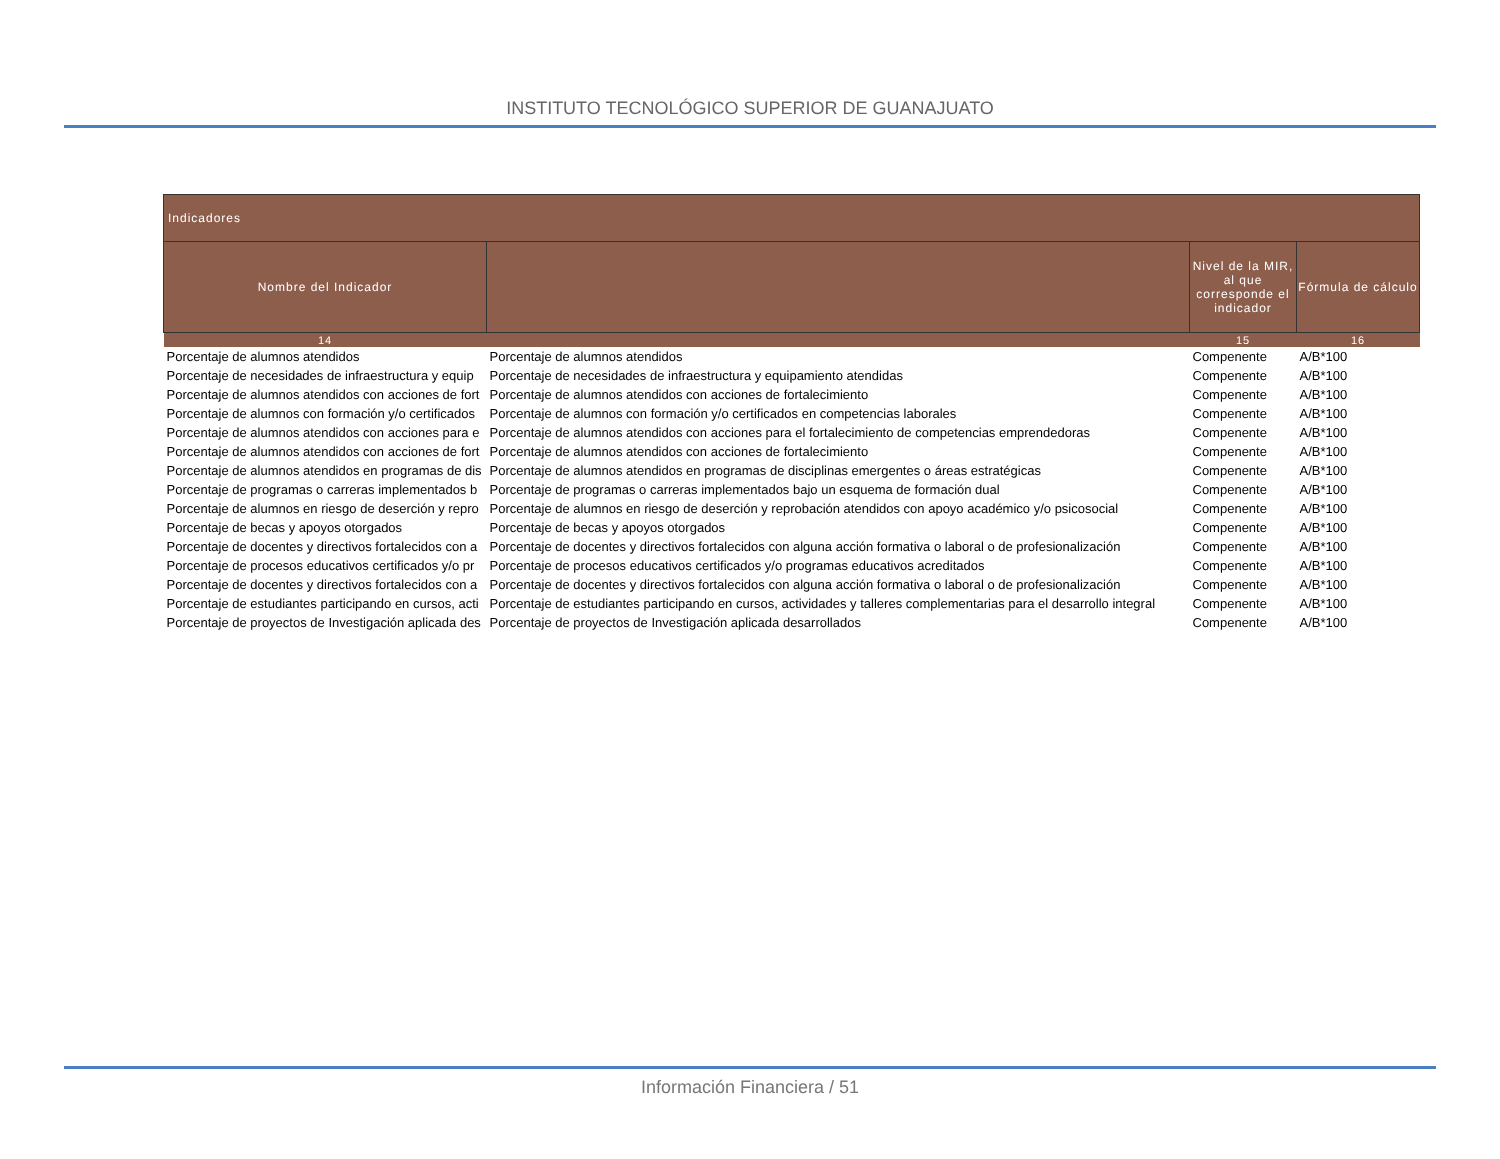INSTITUTO TECNOLÓGICO SUPERIOR DE GUANAJUATO
| Indicadores | | | |
| --- | --- | --- | --- |
| Nombre del Indicador | | Nivel de la MIR, al que corresponde el indicador | Fórmula de cálculo |
| 14 | | 15 | 16 |
| Porcentaje de alumnos atendidos | Porcentaje de alumnos atendidos | Compenente | A/B*100 |
| Porcentaje de necesidades de infraestructura y equip | Porcentaje de necesidades de infraestructura y equipamiento atendidas | Compenente | A/B*100 |
| Porcentaje de alumnos atendidos con acciones de fort | Porcentaje de alumnos atendidos con acciones de fortalecimiento | Compenente | A/B*100 |
| Porcentaje de alumnos con formación y/o certificados | Porcentaje de alumnos con formación y/o certificados en competencias laborales | Compenente | A/B*100 |
| Porcentaje de alumnos atendidos con acciones para e | Porcentaje de alumnos atendidos con acciones para el fortalecimiento de competencias emprendedoras | Compenente | A/B*100 |
| Porcentaje de alumnos atendidos con acciones de fort | Porcentaje de alumnos atendidos con acciones de fortalecimiento | Compenente | A/B*100 |
| Porcentaje de alumnos atendidos en programas de dis | Porcentaje de alumnos atendidos en programas de disciplinas emergentes o áreas estratégicas | Compenente | A/B*100 |
| Porcentaje de programas o carreras implementados b | Porcentaje de programas o carreras implementados bajo un esquema de formación dual | Compenente | A/B*100 |
| Porcentaje de alumnos en riesgo de deserción y repro | Porcentaje de alumnos en riesgo de deserción y reprobación atendidos con apoyo académico y/o psicosocial | Compenente | A/B*100 |
| Porcentaje de becas y apoyos otorgados | Porcentaje de becas y apoyos otorgados | Compenente | A/B*100 |
| Porcentaje de docentes y directivos fortalecidos con a | Porcentaje de docentes y directivos fortalecidos con alguna acción formativa o laboral o de profesionalización | Compenente | A/B*100 |
| Porcentaje de procesos educativos certificados y/o pr | Porcentaje de procesos educativos certificados y/o programas educativos acreditados | Compenente | A/B*100 |
| Porcentaje de docentes y directivos fortalecidos con a | Porcentaje de docentes y directivos fortalecidos con alguna acción formativa o laboral o de profesionalización | Compenente | A/B*100 |
| Porcentaje de estudiantes participando en cursos, acti | Porcentaje de estudiantes participando en cursos, actividades y talleres complementarias para el desarrollo integral | Compenente | A/B*100 |
| Porcentaje de proyectos de Investigación aplicada des | Porcentaje de proyectos de Investigación aplicada desarrollados | Compenente | A/B*100 |
Información Financiera / 51